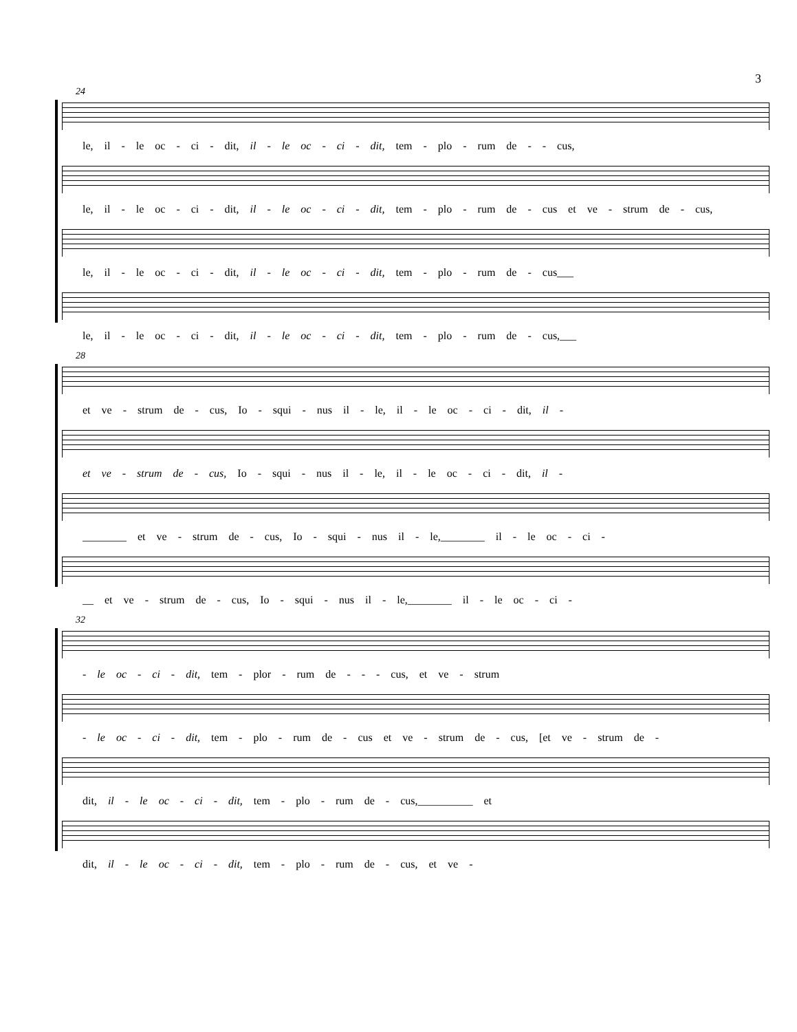3
24
le, il - le oc - ci - dit, il - le oc - ci - dit, tem - plo - rum de - - cus,
le, il - le oc - ci - dit, il - le oc - ci - dit, tem - plo - rum de - cus et ve - strum de - cus,
le, il - le oc - ci - dit, il - le oc - ci - dit, tem - plo - rum de - cus___
le, il - le oc - ci - dit, il - le oc - ci - dit, tem - plo - rum de - cus,___
28
et ve - strum de - cus, Io - squi - nus il - le, il - le oc - ci - dit, il -
et ve - strum de - cus, Io - squi - nus il - le, il - le oc - ci - dit, il -
________ et ve - strum de - cus, Io - squi - nus il - le,________ il - le oc - ci -
__ et ve - strum de - cus, Io - squi - nus il - le,________ il - le oc - ci -
32
- le oc - ci - dit, tem - plor - rum de - - - cus, et ve - strum
- le oc - ci - dit, tem - plo - rum de - cus et ve - strum de - cus, [et ve - strum de -
dit, il - le oc - ci - dit, tem - plo - rum de - cus,__________ et
dit, il - le oc - ci - dit, tem - plo - rum de - cus, et ve -